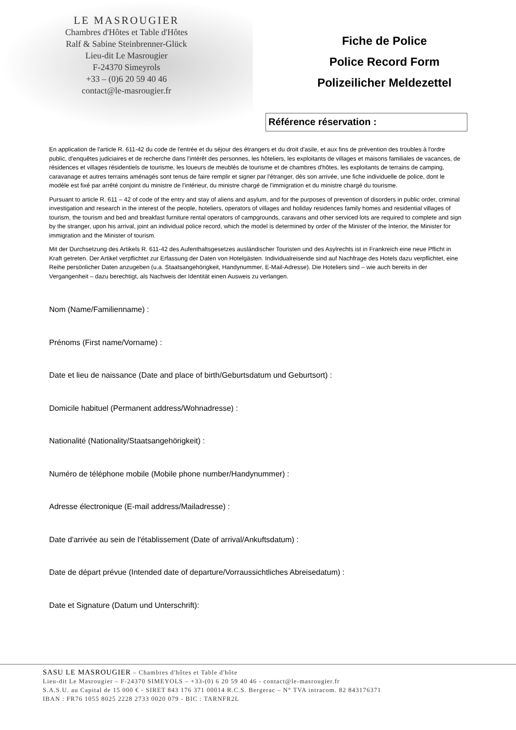LE MASROUGIER
Chambres d'Hôtes et Table d'Hôtes
Ralf & Sabine Steinbrenner-Glück
Lieu-dit Le Masrougier
F-24370 Simeyrols
+33 – (0)6 20 59 40 46
contact@le-masrougier.fr
Fiche de Police
Police Record Form
Polizeilicher Meldezettel
Référence réservation :
En application de l'article R. 611-42 du code de l'entrée et du séjour des étrangers et du droit d'asile, et aux fins de prévention des troubles à l'ordre public, d'enquêtes judiciaires et de recherche dans l'intérêt des personnes, les hôteliers, les exploitants de villages et maisons familiales de vacances, de résidences et villages résidentiels de tourisme, les loueurs de meublés de tourisme et de chambres d'hôtes, les exploitants de terrains de camping, caravanage et autres terrains aménagés sont tenus de faire remplir et signer par l'étranger, dès son arrivée, une fiche individuelle de police, dont le modèle est fixé par arrêté conjoint du ministre de l'intérieur, du ministre chargé de l'immigration et du ministre chargé du tourisme.
Pursuant to article R. 611 – 42 of code of the entry and stay of aliens and asylum, and for the purposes of prevention of disorders in public order, criminal investigation and research in the interest of the people, hoteliers, operators of villages and holiday residences family homes and residential villages of tourism, the tourism and bed and breakfast furniture rental operators of campgrounds, caravans and other serviced lots are required to complete and sign by the stranger, upon his arrival, joint an individual police record, which the model is determined by order of the Minister of the Interior, the Minister for immigration and the Minister of tourism.
Mit der Durchsetzung des Artikels R. 611-42 des Aufenthaltsgesetzes ausländischer Touristen und des Asylrechts ist in Frankreich eine neue Pflicht in Kraft getreten. Der Artikel verpflichtet zur Erfassung der Daten von Hotelgästen. Individualreisende sind auf Nachfrage des Hotels dazu verpflichtet, eine Reihe persönlicher Daten anzugeben (u.a. Staatsangehörigkeit, Handynummer, E-Mail-Adresse). Die Hoteliers sind – wie auch bereits in der Vergangenheit – dazu berechtigt, als Nachweis der Identität einen Ausweis zu verlangen.
Nom (Name/Familienname) :
Prénoms (First name/Vorname) :
Date et lieu de naissance (Date and place of birth/Geburtsdatum und Geburtsort) :
Domicile habituel (Permanent address/Wohnadresse) :
Nationalité (Nationality/Staatsangehörigkeit) :
Numéro de téléphone mobile (Mobile phone number/Handynummer) :
Adresse électronique (E-mail address/Mailadresse) :
Date d'arrivée au sein de l'établissement (Date of arrival/Ankuftsdatum) :
Date de départ prévue (Intended date of departure/Vorraussichtliches Abreisedatum) :
Date et Signature (Datum und Unterschrift):
SASU LE MASROUGIER – Chambres d'hôtes et Table d'hôte
Lieu-dit Le Masrougier – F-24370 SIMEYOLS – +33-(0) 6 20 59 40 46 - contact@le-masrougier.fr
S.A.S.U. au Capital de 15 000 € - SIRET 843 176 371 00014 R.C.S. Bergerac – N° TVA intracom. 82 843176371
IBAN : FR76 1055 8025 2228 2733 0020 079 - BIC : TARNFR2L